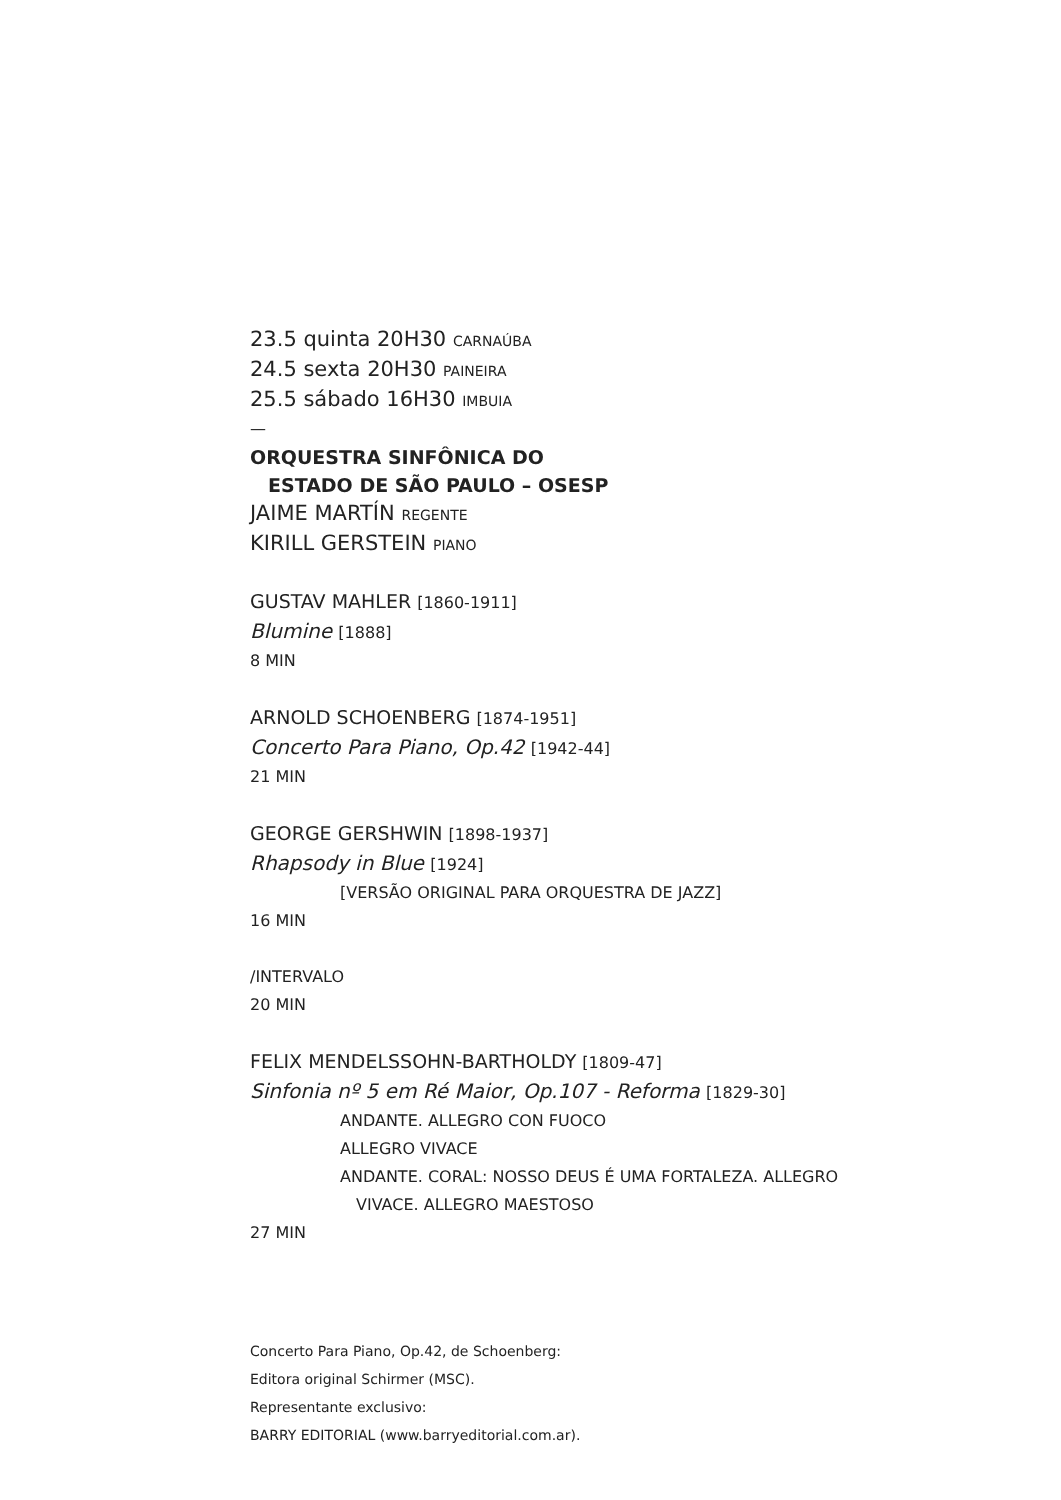23.5 quinta 20H30 CARNAÚBA
24.5 sexta 20H30 PAINEIRA
25.5 sábado 16H30 IMBUIA
—
ORQUESTRA SINFÔNICA DO
ESTADO DE SÃO PAULO – OSESP
JAIME MARTÍN REGENTE
KIRILL GERSTEIN PIANO
GUSTAV MAHLER [1860-1911]
Blumine [1888]
8 MIN
ARNOLD SCHOENBERG [1874-1951]
Concerto Para Piano, Op.42 [1942-44]
21 MIN
GEORGE GERSHWIN [1898-1937]
Rhapsody in Blue [1924]
[VERSÃO ORIGINAL PARA ORQUESTRA DE JAZZ]
16 MIN
/INTERVALO
20 MIN
FELIX MENDELSSOHN-BARTHOLDY [1809-47]
Sinfonia nº 5 em Ré Maior, Op.107 - Reforma [1829-30]
ANDANTE. ALLEGRO CON FUOCO
ALLEGRO VIVACE
ANDANTE. CORAL: NOSSO DEUS É UMA FORTALEZA. ALLEGRO
VIVACE. ALLEGRO MAESTOSO
27 MIN
Concerto Para Piano, Op.42, de Schoenberg:
Editora original Schirmer (MSC).
Representante exclusivo:
BARRY EDITORIAL (www.barryeditorial.com.ar).